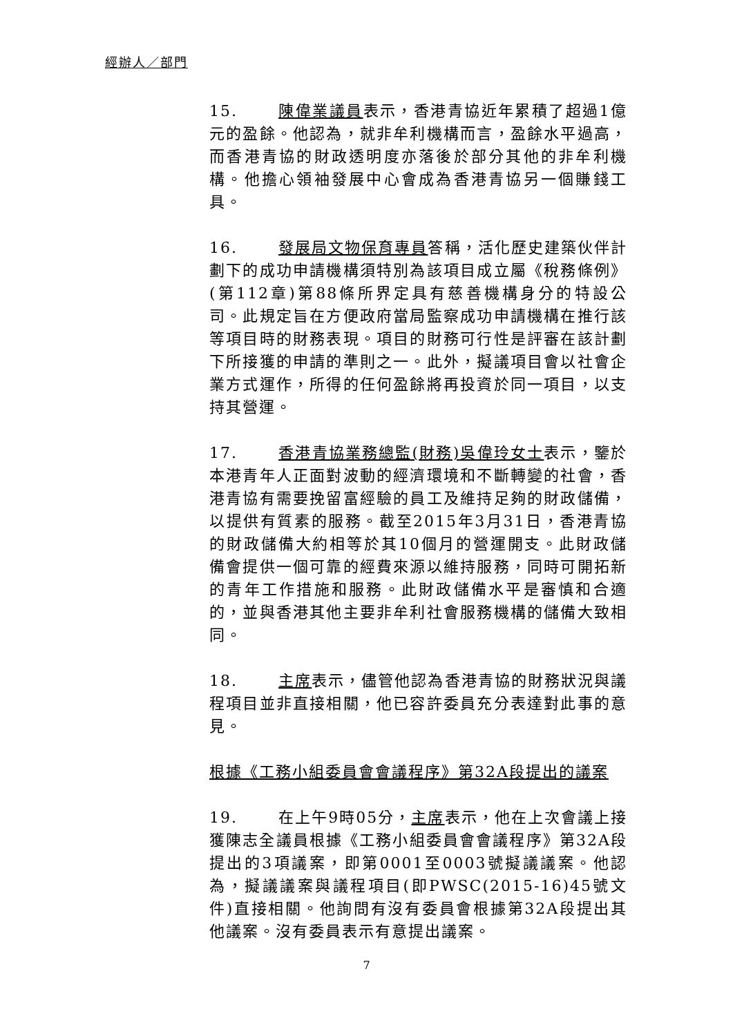經辦人／部門
15. 陳偉業議員表示，香港青協近年累積了超過1億元的盈餘。他認為，就非牟利機構而言，盈餘水平過高，而香港青協的財政透明度亦落後於部分其他的非牟利機構。他擔心領袖發展中心會成為香港青協另一個賺錢工具。
16. 發展局文物保育專員答稱，活化歷史建築伙伴計劃下的成功申請機構須特別為該項目成立屬《稅務條例》(第112章)第88條所界定具有慈善機構身分的特設公司。此規定旨在方便政府當局監察成功申請機構在推行該等項目時的財務表現。項目的財務可行性是評審在該計劃下所接獲的申請的準則之一。此外，擬議項目會以社會企業方式運作，所得的任何盈餘將再投資於同一項目，以支持其營運。
17. 香港青協業務總監(財務)吳偉玲女士表示，鑒於本港青年人正面對波動的經濟環境和不斷轉變的社會，香港青協有需要挽留富經驗的員工及維持足夠的財政儲備，以提供有質素的服務。截至2015年3月31日，香港青協的財政儲備大約相等於其10個月的營運開支。此財政儲備會提供一個可靠的經費來源以維持服務，同時可開拓新的青年工作措施和服務。此財政儲備水平是審慎和合適的，並與香港其他主要非牟利社會服務機構的儲備大致相同。
18. 主席表示，儘管他認為香港青協的財務狀況與議程項目並非直接相關，他已容許委員充分表達對此事的意見。
根據《工務小組委員會會議程序》第32A段提出的議案
19. 在上午9時05分，主席表示，他在上次會議上接獲陳志全議員根據《工務小組委員會會議程序》第32A段提出的3項議案，即第0001至0003號擬議議案。他認為，擬議議案與議程項目(即PWSC(2015-16)45號文件)直接相關。他詢問有沒有委員會根據第32A段提出其他議案。沒有委員表示有意提出議案。
7